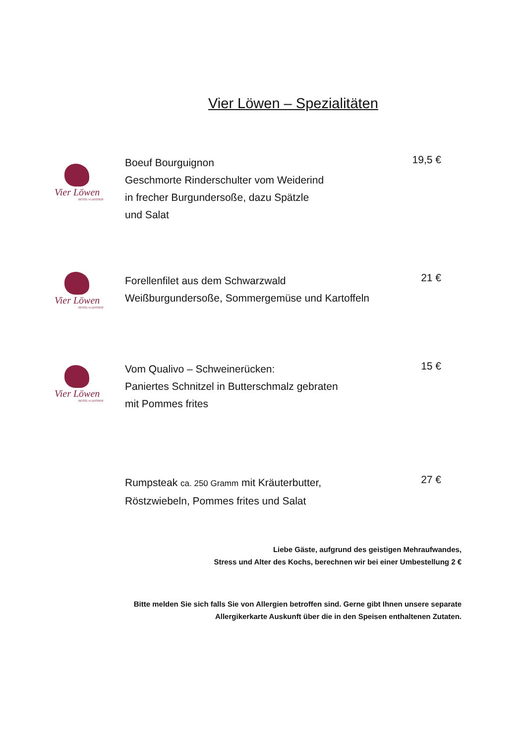Vier Löwen – Spezialitäten
Vier Löwen
HOTEL+GASTHOF
Boeuf Bourguignon
Geschmorte Rinderschulter vom Weiderind
in frecher Burgundersoße, dazu Spätzle
und Salat
19,5 €
Vier Löwen
HOTEL+GASTHOF
Forellenfilet aus dem Schwarzwald
Weißburgundersoße, Sommergemüse und Kartoffeln
21 €
Vier Löwen
HOTEL+GASTHOF
Vom Qualivo – Schweinerücken:
Paniertes Schnitzel in Butterschmalz gebraten
mit Pommes frites
15 €
Rumpsteak ca. 250 Gramm mit Kräuterbutter,
Röstzwiebeln, Pommes frites und Salat
27 €
Liebe Gäste, aufgrund des geistigen Mehraufwandes,
Stress und Alter des Kochs, berechnen wir bei einer Umbestellung 2 €
Bitte melden Sie sich falls Sie von Allergien betroffen sind. Gerne gibt Ihnen unsere separate
Allergikerkarte Auskunft über die in den Speisen enthaltenen Zutaten.